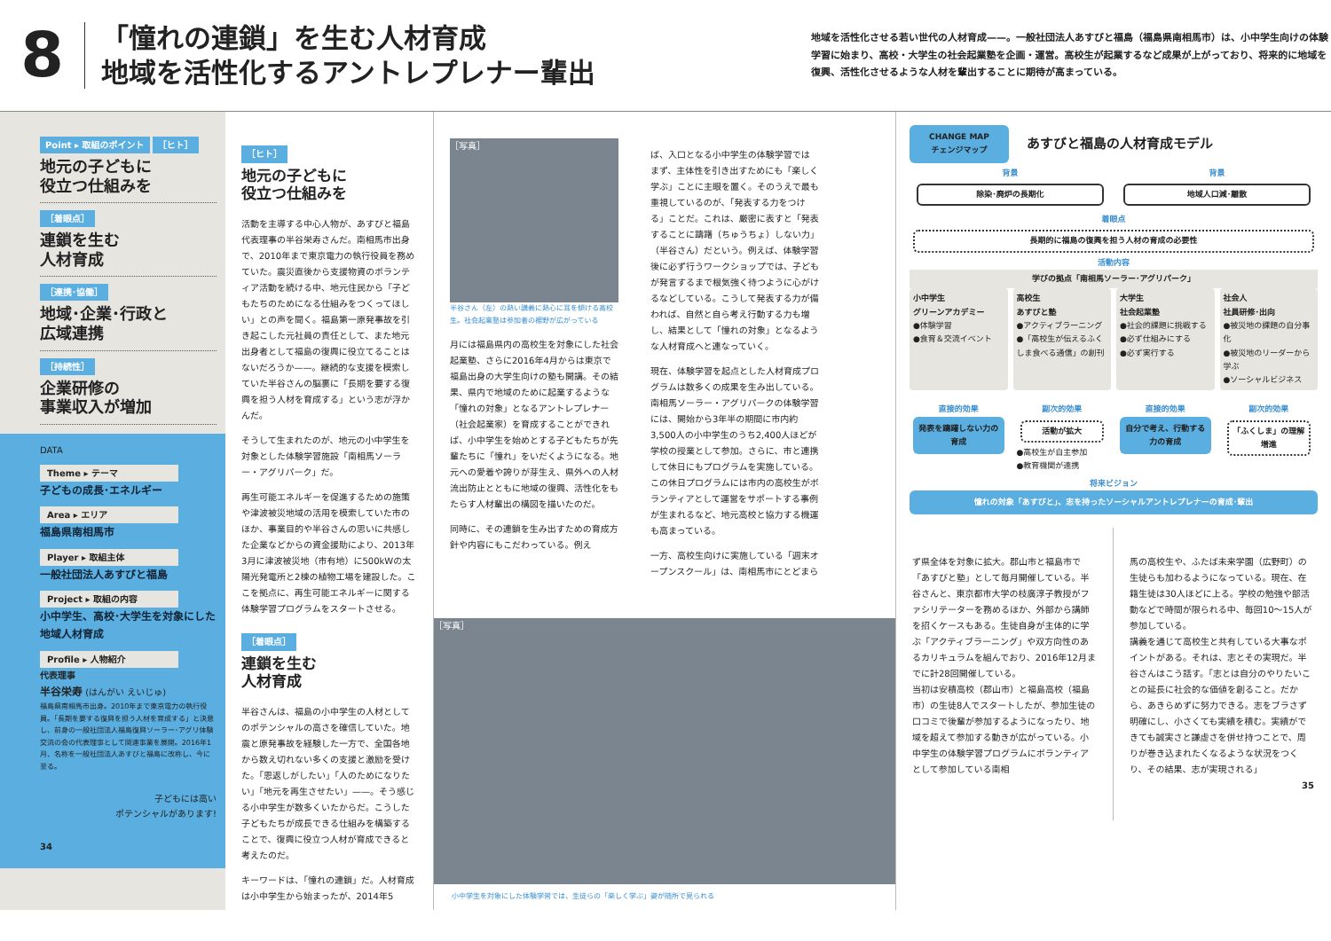8
「憧れの連鎖」を生む人材育成
地域を活性化するアントレプレナー輩出
地域を活性化させる若い世代の人材育成——。一般社団法人あすびと福島（福島県南相馬市）は、小中学生向けの体験学習に始まり、高校・大学生の社会起業塾を企画・運営。高校生が起業するなど成果が上がっており、将来的に地域を復興、活性化させるような人材を輩出することに期待が高まっている。
Point ▸ 取組のポイント ［ヒト］
地元の子どもに
役立つ仕組みを
［着眼点］
連鎖を生む
人材育成
［連携･協働］
地域･企業･行政と
広域連携
［持続性］
企業研修の
事業収入が増加
DATA
Theme ▸ テーマ
子どもの成長･エネルギー
Area ▸ エリア
福島県南相馬市
Player ▸ 取組主体
一般社団法人あすびと福島
Project ▸ 取組の内容
小中学生、高校･大学生を対象にした地域人材育成
Profile ▸ 人物紹介
代表理事
半谷栄寿 (はんがい えいじゅ)
福島県南相馬市出身。2010年まで東京電力の執行役員。「長期を要する復興を担う人材を育成する」と決意し、前身の一般社団法人福島復興ソーラー･アグリ体験交流の会の代表理事として関連事業を展開。2016年1月、名称を一般社団法人あすびと福島に改称し、今に至る。
子どもには高い
ポテンシャルがあります!
34
［ヒト］
地元の子どもに
役立つ仕組みを
活動を主導する中心人物が、あすびと福島代表理事の半谷栄寿さんだ。南相馬市出身で、2010年まで東京電力の執行役員を務めていた。震災直後から支援物資のボランティア活動を続ける中、地元住民から「子どもたちのためになる仕組みをつくってほしい」との声を聞く。福島第一原発事故を引き起こした元社員の責任として、また地元出身者として福島の復興に役立てることはないだろうか——。継続的な支援を模索していた半谷さんの脳裏に「長期を要する復興を担う人材を育成する」という志が浮かんだ。
そうして生まれたのが、地元の小中学生を対象とした体験学習施設「南相馬ソーラー・アグリパーク」だ。
再生可能エネルギーを促進するための施策や津波被災地域の活用を模索していた市のほか、事業目的や半谷さんの思いに共感した企業などからの資金援助により、2013年3月に津波被災地（市有地）に500kWの太陽光発電所と2棟の植物工場を建設した。ここを拠点に、再生可能エネルギーに関する体験学習プログラムをスタートさせる。
［着眼点］
連鎖を生む
人材育成
半谷さんは、福島の小中学生の人材としてのポテンシャルの高さを確信していた。地震と原発事故を経験した一方で、全国各地から数え切れない多くの支援と激励を受けた。「恩返しがしたい」「人のためになりたい」「地元を再生させたい」——。そう感じる小中学生が数多くいたからだ。こうした子どもたちが成長できる仕組みを構築することで、復興に役立つ人材が育成できると考えたのだ。
キーワードは、「憧れの連鎖」だ。人材育成は小中学生から始まったが、2014年5
［写真］
半谷さん（左）の熱い講義に熱心に耳を傾ける高校生。社会起業塾は参加者の裾野が広がっている
月には福島県内の高校生を対象にした社会起業塾、さらに2016年4月からは東京で福島出身の大学生向けの塾も開講。その結果、県内で地域のために起業するような「憧れの対象」となるアントレプレナー（社会起業家）を育成することができれば、小中学生を始めとする子どもたちが先輩たちに「憧れ」をいだくようになる。地元への愛着や誇りが芽生え、県外への人材流出防止とともに地域の復興、活性化をもたらす人材輩出の構図を描いたのだ。
同時に、その連鎖を生み出すための育成方針や内容にもこだわっている。例え
ば、入口となる小中学生の体験学習では まず、主体性を引き出すためにも「楽しく学ぶ」ことに主眼を置く。そのうえで最も重視しているのが、「発表する力をつける」ことだ。これは、厳密に表すと「発表することに躊躇（ちゅうちょ）しない力」（半谷さん）だという。例えば、体験学習後に必ず行うワークショップでは、子どもが発言するまで根気強く待つように心がけるなどしている。こうして発表する力が備われば、自然と自ら考え行動する力も増し、結果として「憧れの対象」となるような人材育成へと連なっていく。
現在、体験学習を起点とした人材育成プログラムは数多くの成果を生み出している。南相馬ソーラー・アグリパークの体験学習には、開始から3年半の期間に市内約3,500人の小中学生のうち2,400人ほどが学校の授業として参加。さらに、市と連携して休日にもプログラムを実施している。この休日プログラムには市内の高校生がボランティアとして運営をサポートする事例が生まれるなど、地元高校と協力する機運も高まっている。
一方、高校生向けに実施している「週末オープンスクール」は、南相馬市にとどまら
［写真］
小中学生を対象にした体験学習では、生徒らの「楽しく学ぶ」姿が随所で見られる
CHANGE MAP
チェンジマップ
あすびと福島の人材育成モデル
背景
除染･廃炉の長期化
背景
地域人口減･離散
着眼点
長期的に福島の復興を担う人材の育成の必要性
活動内容
学びの拠点「南相馬ソーラー･アグリパーク」
小中学生
グリーンアカデミー
●体験学習
●食育＆交流イベント
高校生
あすびと塾
●アクティブラーニング
●「高校生が伝えるふくしま食べる通信」の創刊
大学生
社会起業塾
●社会的課題に挑戦する
●必ず仕組みにする
●必ず実行する
社会人
社員研修･出向
●被災地の課題の自分事化
●被災地のリーダーから学ぶ
●ソーシャルビジネス
直接的効果
発表を躊躇しない力の育成
副次的効果
活動が拡大
●高校生が自主参加
●教育機関が連携
直接的効果
自分で考え、行動する力の育成
副次的効果
「ふくしま」の理解増進
将来ビジョン
憧れの対象「あすびと」、志を持ったソーシャルアントレプレナーの育成･輩出
ず県全体を対象に拡大。郡山市と福島市で「あすびと塾」として毎月開催している。半谷さんと、東京都市大学の枝廣淳子教授がファシリテーターを務めるほか、外部から講師を招くケースもある。生徒自身が主体的に学ぶ「アクティブラーニング」や双方向性のあるカリキュラムを組んでおり、2016年12月までに計28回開催している。
当初は安積高校（郡山市）と福島高校（福島市）の生徒8人でスタートしたが、参加生徒の口コミで後輩が参加するようになったり、地域を超えて参加する動きが広がっている。小中学生の体験学習プログラムにボランティアとして参加している南相
馬の高校生や、ふたば未来学園（広野町）の生徒らも加わるようになっている。現在、在籍生徒は30人ほどに上る。学校の勉強や部活動などで時間が限られる中、毎回10〜15人が参加している。
講義を通じて高校生と共有している大事なポイントがある。それは、志とその実現だ。半谷さんはこう話す。「志とは自分のやりたいことの延長に社会的な価値を創ること。だから、あきらめずに努力できる。志をブラさず明確にし、小さくても実績を積む。実績ができても誠実さと謙虚さを併せ持つことで、周りが巻き込まれたくなるような状況をつくり、その結果、志が実現される」
35